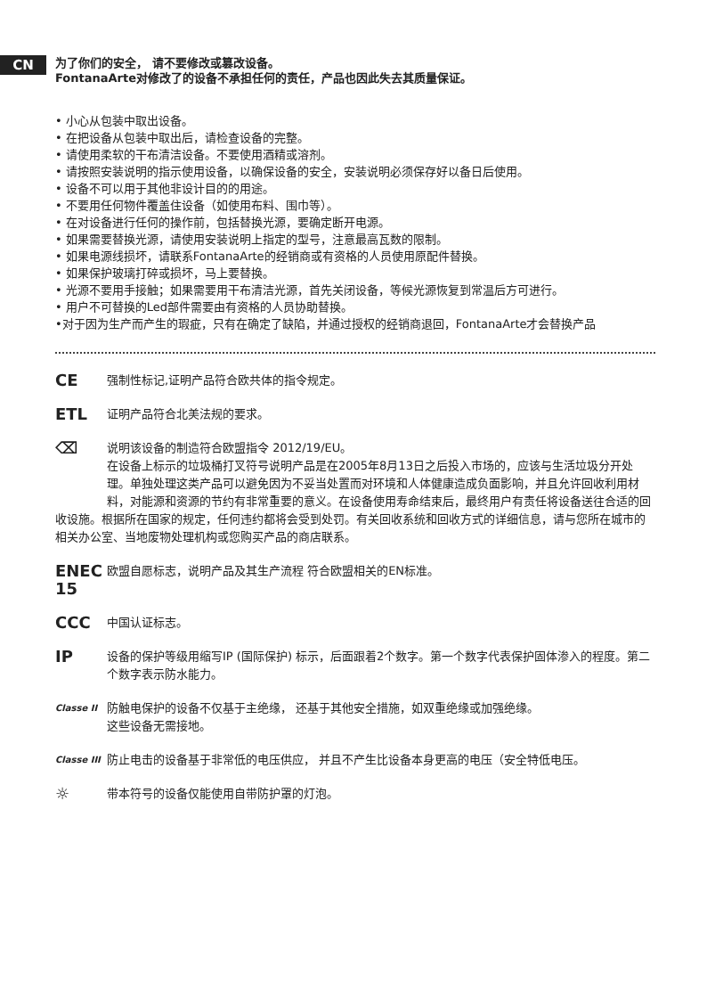CN
为了你们的安全， 请不要修改或篡改设备。
FontanaArte对修改了的设备不承担任何的责任，产品也因此失去其质量保证。
• 小心从包装中取出设备。
• 在把设备从包装中取出后，请检查设备的完整。
• 请使用柔软的干布清洁设备。不要使用酒精或溶剂。
• 请按照安装说明的指示使用设备，以确保设备的安全，安装说明必须保存好以备日后使用。
• 设备不可以用于其他非设计目的的用途。
• 不要用任何物件覆盖住设备（如使用布料、围巾等）。
• 在对设备进行任何的操作前，包括替换光源，要确定断开电源。
• 如果需要替换光源，请使用安装说明上指定的型号，注意最高瓦数的限制。
• 如果电源线损坏，请联系FontanaArte的经销商或有资格的人员使用原配件替换。
• 如果保护玻璃打碎或损坏，马上要替换。
• 光源不要用手接触；如果需要用干布清洁光源，首先关闭设备，等候光源恢复到常温后方可进行。
• 用户不可替换的Led部件需要由有资格的人员协助替换。
•对于因为生产而产生的瑕疵，只有在确定了缺陷，并通过授权的经销商退回，FontanaArte才会替换产品
CE
强制性标记,证明产品符合欧共体的指令规定。
ETL
证明产品符合北美法规的要求。
⌫ 说明该设备的制造符合欧盟指令 2012/19/EU。
在设备上标示的垃圾桶打叉符号说明产品是在2005年8月13日之后投入市场的，应该与生活垃圾分开处理。单独处理这类产品可以避免因为不妥当处置而对环境和人体健康造成负面影响，并且允许回收利用材料，对能源和资源的节约有非常重要的意义。在设备使用寿命结束后，最终用户有责任将设备送往合适的回收设施。根据所在国家的规定，任何违约都将会受到处罚。有关回收系统和回收方式的详细信息，请与您所在城市的相关办公室、当地废物处理机构或您购买产品的商店联系。
ENEC 15
欧盟自愿标志，说明产品及其生产流程 符合欧盟相关的EN标准。
CCC
中国认证标志。
IP
设备的保护等级用缩写IP (国际保护) 标示，后面跟着2个数字。第一个数字代表保护固体渗入的程度。第二个数字表示防水能力。
Classe II
防触电保护的设备不仅基于主绝缘， 还基于其他安全措施，如双重绝缘或加强绝缘。
这些设备无需接地。
Classe III
防止电击的设备基于非常低的电压供应， 并且不产生比设备本身更高的电压（安全特低电压。
☼
带本符号的设备仅能使用自带防护罩的灯泡。